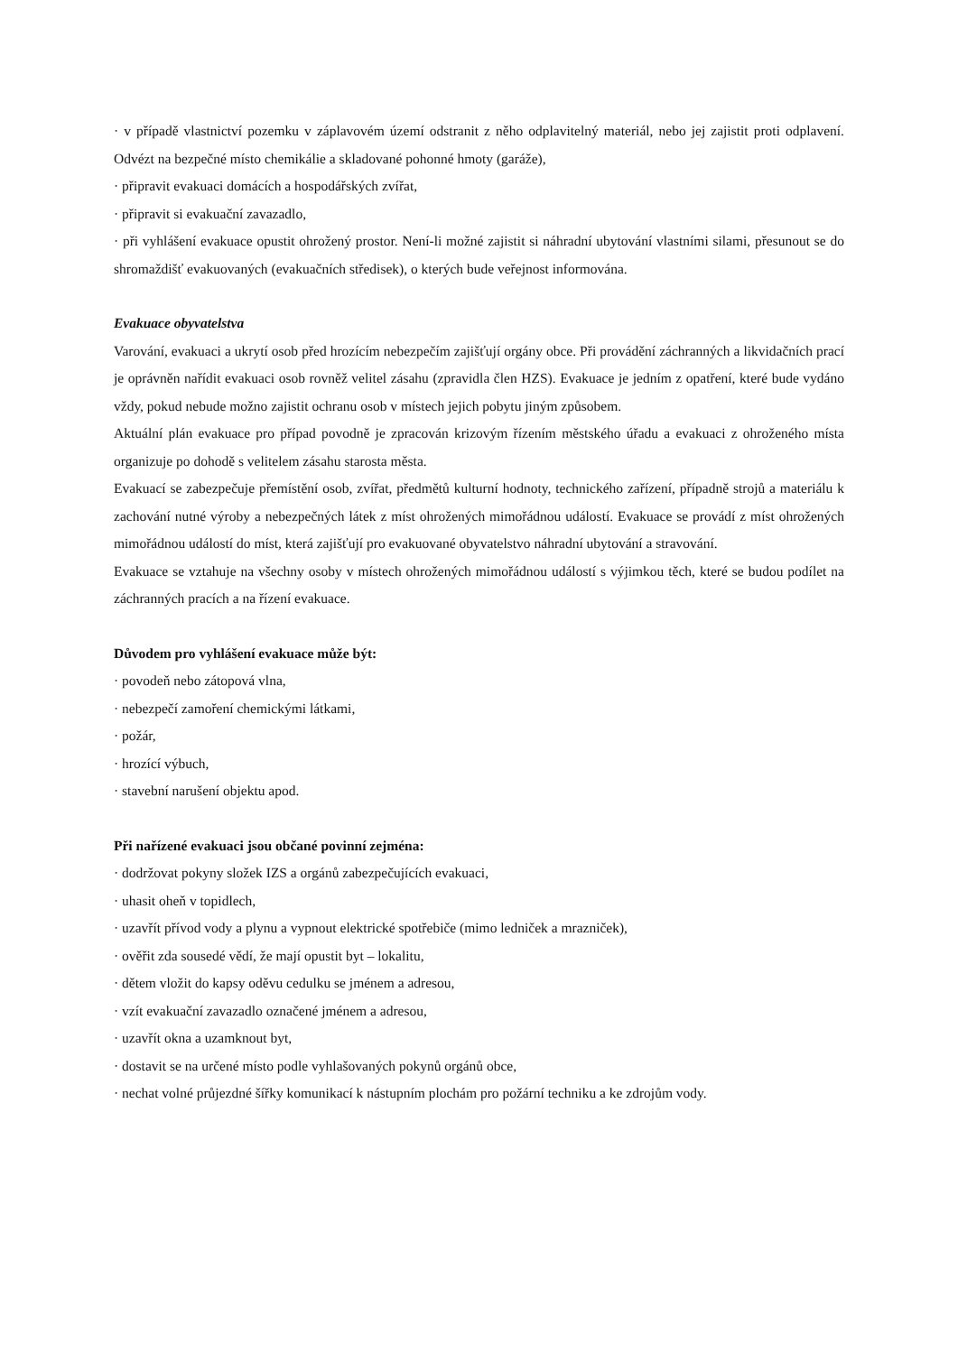· v případě vlastnictví pozemku v záplavovém území odstranit z něho odplavitelný materiál, nebo jej zajistit proti odplavení. Odvézt na bezpečné místo chemikálie a skladované pohonné hmoty (garáže),
· připravit evakuaci domácích a hospodářských zvířat,
· připravit si evakuační zavazadlo,
· při vyhlášení evakuace opustit ohrožený prostor. Není-li možné zajistit si náhradní ubytování vlastními silami, přesunout se do shromaždišť evakuovaných (evakuačních středisek), o kterých bude veřejnost informována.
Evakuace obyvatelstva
Varování, evakuaci a ukrytí osob před hrozícím nebezpečím zajišťují orgány obce. Při provádění záchranných a likvidačních prací je oprávněn nařídit evakuaci osob rovněž velitel zásahu (zpravidla člen HZS). Evakuace je jedním z opatření, které bude vydáno vždy, pokud nebude možno zajistit ochranu osob v místech jejich pobytu jiným způsobem.
Aktuální plán evakuace pro případ povodně je zpracován krizovým řízením městského úřadu a evakuaci z ohroženého místa organizuje po dohodě s velitelem zásahu starosta města.
Evakuací se zabezpečuje přemístění osob, zvířat, předmětů kulturní hodnoty, technického zařízení, případně strojů a materiálu k zachování nutné výroby a nebezpečných látek z míst ohrožených mimořádnou událostí. Evakuace se provádí z míst ohrožených mimořádnou událostí do míst, která zajišťují pro evakuované obyvatelstvo náhradní ubytování a stravování.
Evakuace se vztahuje na všechny osoby v místech ohrožených mimořádnou událostí s výjimkou těch, které se budou podílet na záchranných pracích a na řízení evakuace.
Důvodem pro vyhlášení evakuace může být:
· povodeň nebo zátopová vlna,
· nebezpečí zamoření chemickými látkami,
· požár,
· hrozící výbuch,
· stavební narušení objektu apod.
Při nařízené evakuaci jsou občané povinní zejména:
· dodržovat pokyny složek IZS a orgánů zabezpečujících evakuaci,
· uhasit oheň v topidlech,
· uzavřít přívod vody a plynu a vypnout elektrické spotřebiče (mimo ledniček a mrazniček),
· ověřit zda sousedé vědí, že mají opustit byt – lokalitu,
· dětem vložit do kapsy oděvu cedulku se jménem a adresou,
· vzít evakuační zavazadlo označené jménem a adresou,
· uzavřít okna a uzamknout byt,
· dostavit se na určené místo podle vyhlašovaných pokynů orgánů obce,
· nechat volné průjezdné šířky komunikací k nástupním plochám pro požární techniku a ke zdrojům vody.